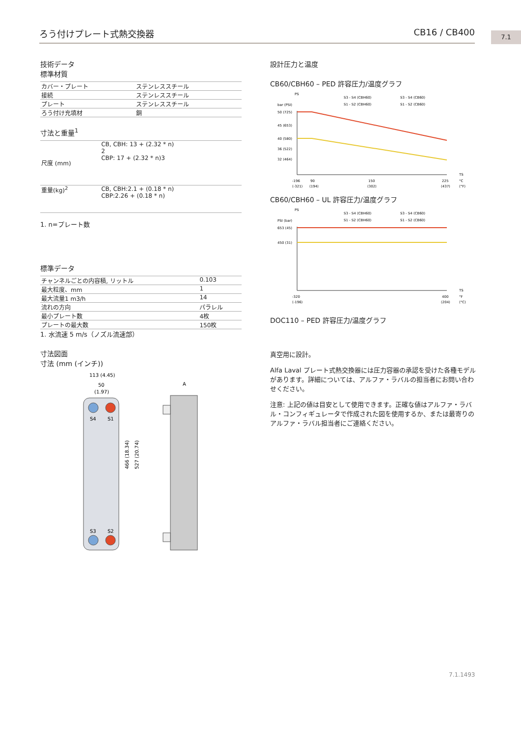ろう付けプレート式熱交換器 CB16 / CB400 7.1
技術データ
標準材質
| カバー・プレート | ステンレススチール |
| 接続 | ステンレススチール |
| プレート | ステンレススチール |
| ろう付け充填材 | 銅 |
寸法と重量<sup>1</sup>
| 尺度 (mm) | CB, CBH: 13 + (2.32 * n) 2 CBP: 17 + (2.32 * n)3 |
| 重量(kg)<sup>2</sup> | CB, CBH:2.1 + (0.18 * n) CBP:2.26 + (0.18 * n) |
1. n=プレート数
標準データ
| チャンネルごとの内容積, リットル | 0.103 |
| 最大粒度、mm | 1 |
| 最大流量1 m3/h | 14 |
| 流れの方向 | パラレル |
| 最小プレート数 | 4枚 |
| プレートの最大数 | 150枚 |
1. 水流速 5 m/s（ノズル流速部）
寸法図面
寸法 (mm (インチ))
113 (4.45)
50
(1.97)
S4
S1
S3
S2
466 (18.34)
527 (20.74)
A
設計圧力と温度
CB60/CBH60 – PED 許容圧力/温度グラフ
PS
bar (PSI)
S3 - S4 (CBH60)
S3 - S4 (CB60)
S1 - S2 (CBH60)
S1 - S2 (CB60)
50 (725)
45 (653)
40 (580)
36 (522)
32 (464)
-196
90
150
225
°C
(-321)
(194)
(302)
(437)
(°F)
TS
CB60/CBH60 – UL 許容圧力/温度グラフ
PS
PSI (bar)
S3 - S4 (CBH60)
S3 - S4 (CB60)
S1 - S2 (CBH60)
S1 - S2 (CB60)
653 (45)
450 (31)
-320
400
°F
(-196)
(204)
(°C)
TS
DOC110 – PED 許容圧力/温度グラフ
真空用に設計。
Alfa Laval プレート式熱交換器には圧力容器の承認を受けた各種モデルがあります。詳細については、アルファ・ラバルの担当者にお問い合わせください。
注意: 上記の値は目安として使用できます。正確な値はアルファ・ラバル・コンフィギュレータで作成された図を使用するか、または最寄りのアルファ・ラバル担当者にご連絡ください。
7.1.1493